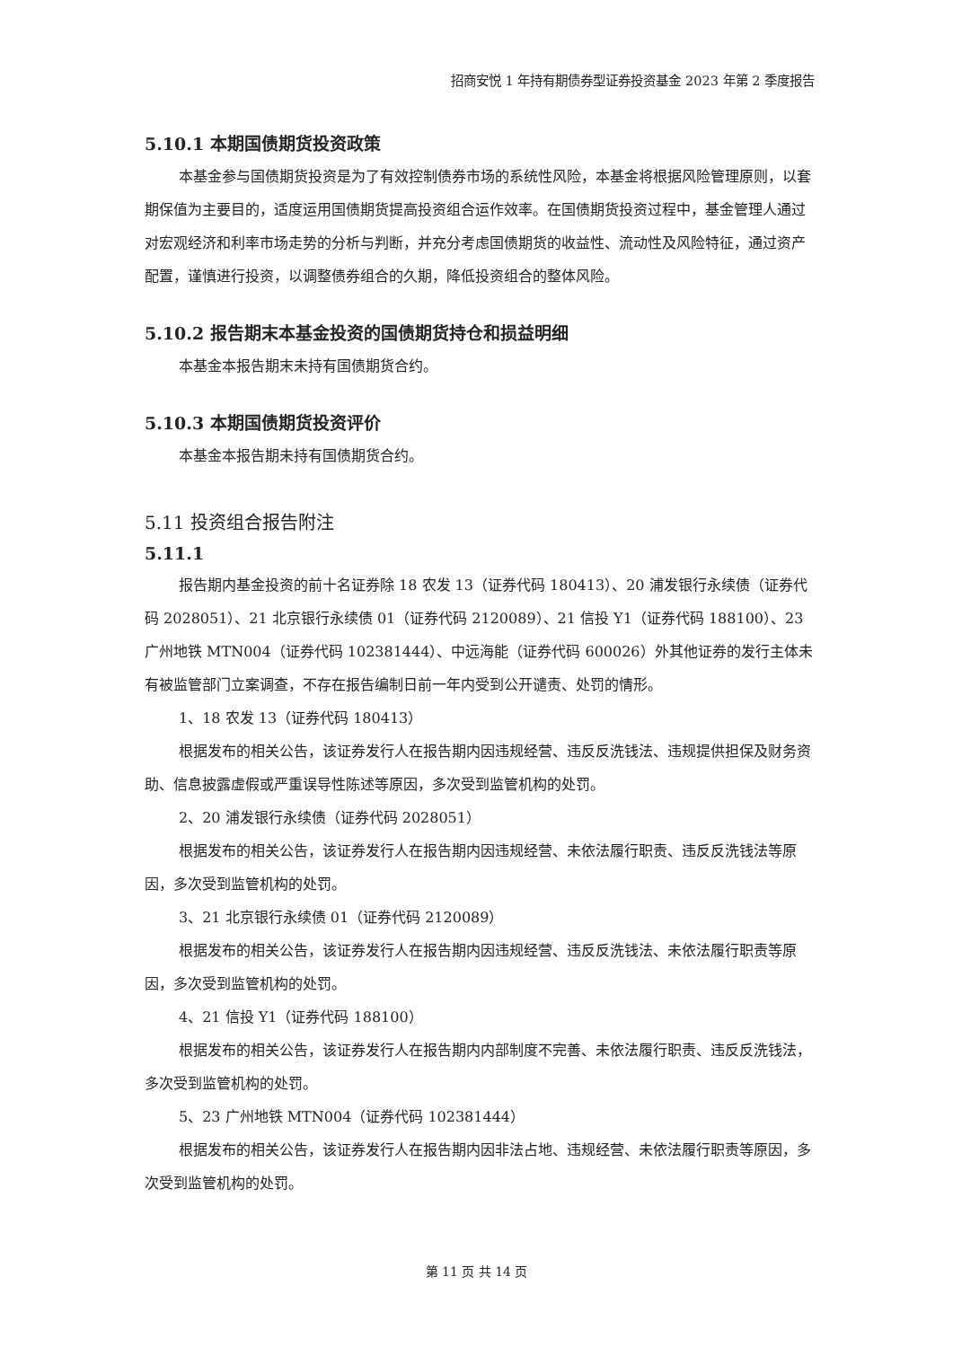招商安悦 1 年持有期债券型证券投资基金 2023 年第 2 季度报告
5.10.1 本期国债期货投资政策
本基金参与国债期货投资是为了有效控制债券市场的系统性风险，本基金将根据风险管理原则，以套期保值为主要目的，适度运用国债期货提高投资组合运作效率。在国债期货投资过程中，基金管理人通过对宏观经济和利率市场走势的分析与判断，并充分考虑国债期货的收益性、流动性及风险特征，通过资产配置，谨慎进行投资，以调整债券组合的久期，降低投资组合的整体风险。
5.10.2 报告期末本基金投资的国债期货持仓和损益明细
本基金本报告期末未持有国债期货合约。
5.10.3 本期国债期货投资评价
本基金本报告期未持有国债期货合约。
5.11 投资组合报告附注
5.11.1
报告期内基金投资的前十名证券除 18 农发 13（证券代码 180413）、20 浦发银行永续债（证券代码 2028051）、21 北京银行永续债 01（证券代码 2120089）、21 信投 Y1（证券代码 188100）、23 广州地铁 MTN004（证券代码 102381444）、中远海能（证券代码 600026）外其他证券的发行主体未有被监管部门立案调查，不存在报告编制日前一年内受到公开谴责、处罚的情形。
1、18 农发 13（证券代码 180413）
根据发布的相关公告，该证券发行人在报告期内因违规经营、违反反洗钱法、违规提供担保及财务资助、信息披露虚假或严重误导性陈述等原因，多次受到监管机构的处罚。
2、20 浦发银行永续债（证券代码 2028051）
根据发布的相关公告，该证券发行人在报告期内因违规经营、未依法履行职责、违反反洗钱法等原因，多次受到监管机构的处罚。
3、21 北京银行永续债 01（证券代码 2120089）
根据发布的相关公告，该证券发行人在报告期内因违规经营、违反反洗钱法、未依法履行职责等原因，多次受到监管机构的处罚。
4、21 信投 Y1（证券代码 188100）
根据发布的相关公告，该证券发行人在报告期内内部制度不完善、未依法履行职责、违反反洗钱法，多次受到监管机构的处罚。
5、23 广州地铁 MTN004（证券代码 102381444）
根据发布的相关公告，该证券发行人在报告期内因非法占地、违规经营、未依法履行职责等原因，多次受到监管机构的处罚。
第 11 页 共 14 页